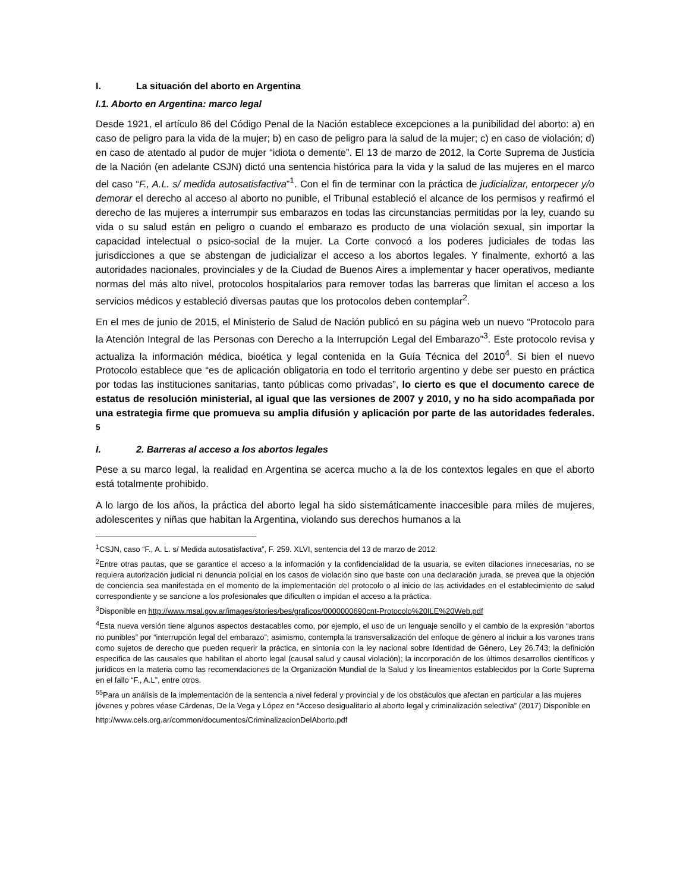I. La situación del aborto en Argentina
I.1. Aborto en Argentina: marco legal
Desde 1921, el artículo 86 del Código Penal de la Nación establece excepciones a la punibilidad del aborto: a) en caso de peligro para la vida de la mujer; b) en caso de peligro para la salud de la mujer; c) en caso de violación; d) en caso de atentado al pudor de mujer “idiota o demente”. El 13 de marzo de 2012, la Corte Suprema de Justicia de la Nación (en adelante CSJN) dictó una sentencia histórica para la vida y la salud de las mujeres en el marco del caso “F., A.L. s/ medida autosatisfactiva”<sup>1</sup>. Con el fin de terminar con la práctica de judicializar, entorpecer y/o demorar el derecho al acceso al aborto no punible, el Tribunal estableció el alcance de los permisos y reafirmó el derecho de las mujeres a interrumpir sus embarazos en todas las circunstancias permitidas por la ley, cuando su vida o su salud están en peligro o cuando el embarazo es producto de una violación sexual, sin importar la capacidad intelectual o psico-social de la mujer. La Corte convocó a los poderes judiciales de todas las jurisdicciones a que se abstengan de judicializar el acceso a los abortos legales. Y finalmente, exhortó a las autoridades nacionales, provinciales y de la Ciudad de Buenos Aires a implementar y hacer operativos, mediante normas del más alto nivel, protocolos hospitalarios para remover todas las barreras que limitan el acceso a los servicios médicos y estableció diversas pautas que los protocolos deben contemplar<sup>2</sup>.
En el mes de junio de 2015, el Ministerio de Salud de Nación publicó en su página web un nuevo “Protocolo para la Atención Integral de las Personas con Derecho a la Interrupción Legal del Embarazo”<sup>3</sup>. Este protocolo revisa y actualiza la información médica, bioética y legal contenida en la Guía Técnica del 2010<sup>4</sup>. Si bien el nuevo Protocolo establece que “es de aplicación obligatoria en todo el territorio argentino y debe ser puesto en práctica por todas las instituciones sanitarias, tanto públicas como privadas”, lo cierto es que el documento carece de estatus de resolución ministerial, al igual que las versiones de 2007 y 2010, y no ha sido acompañada por una estrategia firme que promueva su amplia difusión y aplicación por parte de las autoridades federales. <sup>5</sup>
I. 2. Barreras al acceso a los abortos legales
Pese a su marco legal, la realidad en Argentina se acerca mucho a la de los contextos legales en que el aborto está totalmente prohibido.
A lo largo de los años, la práctica del aborto legal ha sido sistemáticamente inaccesible para miles de mujeres, adolescentes y niñas que habitan la Argentina, violando sus derechos humanos a la
<sup>1</sup> CSJN, caso “F., A. L. s/ Medida autosatisfactiva”, F. 259. XLVI, sentencia del 13 de marzo de 2012.
<sup>2</sup> Entre otras pautas, que se garantice el acceso a la información y la confidencialidad de la usuaria, se eviten dilaciones innecesarias, no se requiera autorización judicial ni denuncia policial en los casos de violación sino que baste con una declaración jurada, se prevea que la objeción de conciencia sea manifestada en el momento de la implementación del protocolo o al inicio de las actividades en el establecimiento de salud correspondiente y se sancione a los profesionales que dificulten o impidan el acceso a la práctica.
<sup>3</sup> Disponible en http://www.msal.gov.ar/images/stories/bes/graficos/0000000690cnt-Protocolo%20ILE%20Web.pdf
<sup>4</sup> Esta nueva versión tiene algunos aspectos destacables como, por ejemplo, el uso de un lenguaje sencillo y el cambio de la expresión “abortos no punibles” por “interrupción legal del embarazo”; asimismo, contempla la transversalización del enfoque de género al incluir a los varones trans como sujetos de derecho que pueden requerir la práctica, en sintonía con la ley nacional sobre Identidad de Género, Ley 26.743; la definición específica de las causales que habilitan el aborto legal (causal salud y causal violación); la incorporación de los últimos desarrollos científicos y jurídicos en la materia como las recomendaciones de la Organización Mundial de la Salud y los lineamientos establecidos por la Corte Suprema en el fallo “F., A.L”, entre otros.
<sup>55</sup> Para un análisis de la implementación de la sentencia a nivel federal y provincial y de los obstáculos que afectan en particular a las mujeres jóvenes y pobres véase Cárdenas, De la Vega y López en “Acceso desigualitario al aborto legal y criminalización selectiva” (2017) Disponible en
http://www.cels.org.ar/common/documentos/CriminalizacionDelAborto.pdf